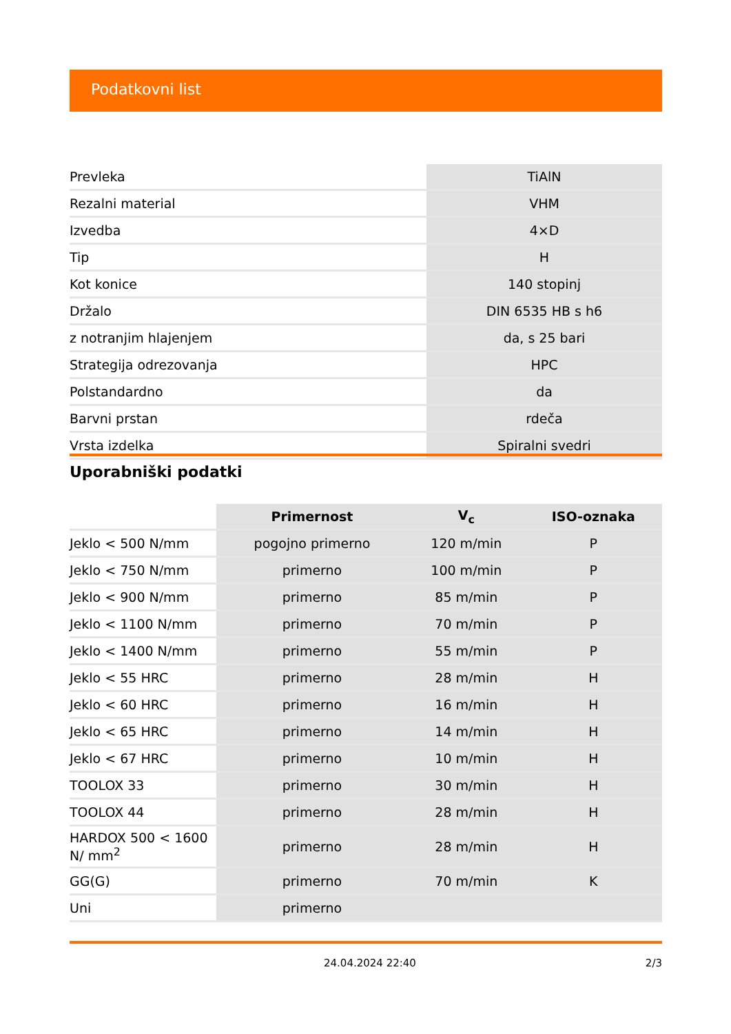Podatkovni list
| Prevleka | TiAlN |
| Rezalni material | VHM |
| Izvedba | 4×D |
| Tip | H |
| Kot konice | 140 stopinj |
| Držalo | DIN 6535 HB s h6 |
| z notranjim hlajenjem | da, s 25 bari |
| Strategija odrezovanja | HPC |
| Polstandardno | da |
| Barvni prstan | rdeča |
| Vrsta izdelka | Spiralni svedri |
Uporabniški podatki
| | Primernost | V<sub>c</sub> | ISO-oznaka |
| --- | --- | --- | --- |
| Jeklo < 500 N/mm | pogojno primerno | 120 m/min | P |
| Jeklo < 750 N/mm | primerno | 100 m/min | P |
| Jeklo < 900 N/mm | primerno | 85 m/min | P |
| Jeklo < 1100 N/mm | primerno | 70 m/min | P |
| Jeklo < 1400 N/mm | primerno | 55 m/min | P |
| Jeklo < 55 HRC | primerno | 28 m/min | H |
| Jeklo < 60 HRC | primerno | 16 m/min | H |
| Jeklo < 65 HRC | primerno | 14 m/min | H |
| Jeklo < 67 HRC | primerno | 10 m/min | H |
| TOOLOX 33 | primerno | 30 m/min | H |
| TOOLOX 44 | primerno | 28 m/min | H |
| HARDOX 500 < 1600 N/ mm<sup>2</sup> | primerno | 28 m/min | H |
| GG(G) | primerno | 70 m/min | K |
| Uni | primerno | | |
24.04.2024 22:40 2/3